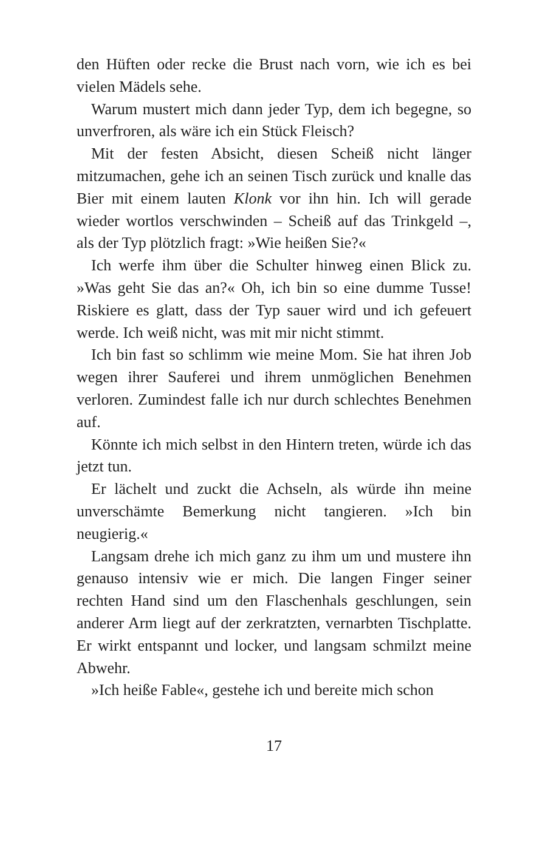den Hüften oder recke die Brust nach vorn, wie ich es bei vielen Mädels sehe.
Warum mustert mich dann jeder Typ, dem ich begegne, so unverfroren, als wäre ich ein Stück Fleisch?
Mit der festen Absicht, diesen Scheiß nicht länger mitzumachen, gehe ich an seinen Tisch zurück und knalle das Bier mit einem lauten Klonk vor ihn hin. Ich will gerade wieder wortlos verschwinden – Scheiß auf das Trinkgeld –, als der Typ plötzlich fragt: »Wie heißen Sie?«
Ich werfe ihm über die Schulter hinweg einen Blick zu. »Was geht Sie das an?« Oh, ich bin so eine dumme Tusse! Riskiere es glatt, dass der Typ sauer wird und ich gefeuert werde. Ich weiß nicht, was mit mir nicht stimmt.
Ich bin fast so schlimm wie meine Mom. Sie hat ihren Job wegen ihrer Sauferei und ihrem unmöglichen Benehmen verloren. Zumindest falle ich nur durch schlechtes Benehmen auf.
Könnte ich mich selbst in den Hintern treten, würde ich das jetzt tun.
Er lächelt und zuckt die Achseln, als würde ihn meine unverschämte Bemerkung nicht tangieren. »Ich bin neugierig.«
Langsam drehe ich mich ganz zu ihm um und mustere ihn genauso intensiv wie er mich. Die langen Finger seiner rechten Hand sind um den Flaschenhals geschlungen, sein anderer Arm liegt auf der zerkratzten, vernarbten Tischplatte. Er wirkt entspannt und locker, und langsam schmilzt meine Abwehr.
»Ich heiße Fable«, gestehe ich und bereite mich schon
17